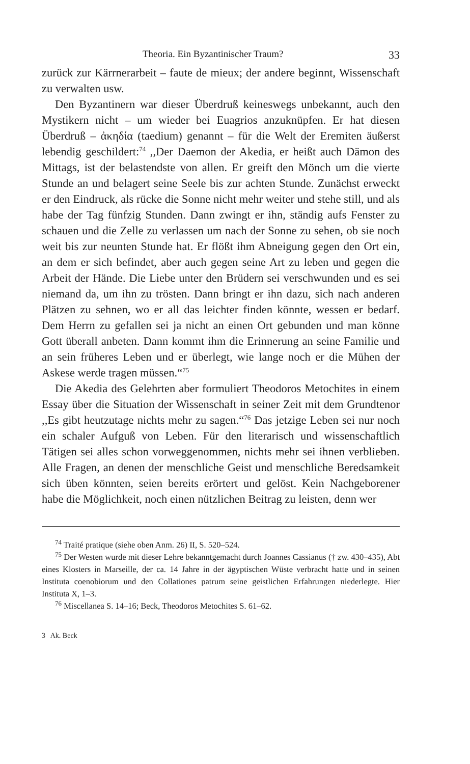Theoria. Ein Byzantinischer Traum? 33
zurück zur Kärrnerarbeit – faute de mieux; der andere beginnt, Wissenschaft zu verwalten usw.
Den Byzantinern war dieser Überdruß keineswegs unbekannt, auch den Mystikern nicht – um wieder bei Euagrios anzuknüpfen. Er hat diesen Überdruß – ἀκηδία (taedium) genannt – für die Welt der Eremiten äußerst lebendig geschildert:<sup>74</sup> ,,Der Daemon der Akedia, er heißt auch Dämon des Mittags, ist der belastendste von allen. Er greift den Mönch um die vierte Stunde an und belagert seine Seele bis zur achten Stunde. Zunächst erweckt er den Eindruck, als rücke die Sonne nicht mehr weiter und stehe still, und als habe der Tag fünfzig Stunden. Dann zwingt er ihn, ständig aufs Fenster zu schauen und die Zelle zu verlassen um nach der Sonne zu sehen, ob sie noch weit bis zur neunten Stunde hat. Er flößt ihm Abneigung gegen den Ort ein, an dem er sich befindet, aber auch gegen seine Art zu leben und gegen die Arbeit der Hände. Die Liebe unter den Brüdern sei verschwunden und es sei niemand da, um ihn zu trösten. Dann bringt er ihn dazu, sich nach anderen Plätzen zu sehnen, wo er all das leichter finden könnte, wessen er bedarf. Dem Herrn zu gefallen sei ja nicht an einen Ort gebunden und man könne Gott überall anbeten. Dann kommt ihm die Erinnerung an seine Familie und an sein früheres Leben und er überlegt, wie lange noch er die Mühen der Askese werde tragen müssen.“<sup>75</sup>
Die Akedia des Gelehrten aber formuliert Theodoros Metochites in einem Essay über die Situation der Wissenschaft in seiner Zeit mit dem Grundtenor ,,Es gibt heutzutage nichts mehr zu sagen.“<sup>76</sup> Das jetzige Leben sei nur noch ein schaler Aufguß von Leben. Für den literarisch und wissenschaftlich Tätigen sei alles schon vorweggenommen, nichts mehr sei ihnen verblieben. Alle Fragen, an denen der menschliche Geist und menschliche Beredsamkeit sich üben könnten, seien bereits erörtert und gelöst. Kein Nachgeborener habe die Möglichkeit, noch einen nützlichen Beitrag zu leisten, denn wer
<sup>74</sup> Traité pratique (siehe oben Anm. 26) II, S. 520–524.
<sup>75</sup> Der Westen wurde mit dieser Lehre bekanntgemacht durch Joannes Cassianus († zw. 430–435), Abt eines Klosters in Marseille, der ca. 14 Jahre in der ägyptischen Wüste verbracht hatte und in seinen Instituta coenobiorum und den Collationes patrum seine geistlichen Erfahrungen niederlegte. Hier Instituta X, 1–3.
<sup>76</sup> Miscellanea S. 14–16; Beck, Theodoros Metochites S. 61–62.
3 Ak. Beck